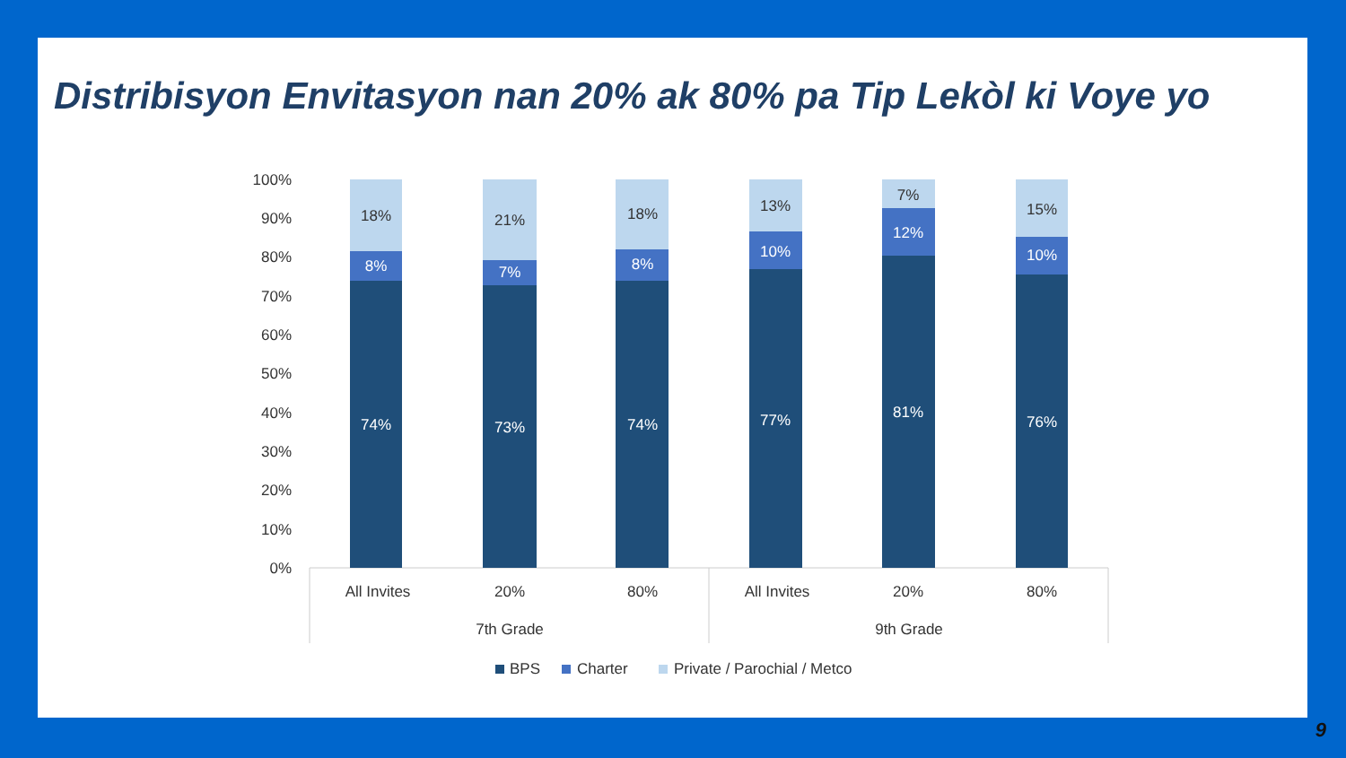Distribisyon Envitasyon nan 20% ak 80% pa Tip Lekòl ki Voye yo
100%
90%
80%
70%
60%
50%
40%
30%
20%
10%
0%
74%
8%
73%
7%
74%
8%
77%
10%
81%
12%
76%
10%
18%
21%
18%
13%
7%
15%
All Invites
20%
80%
All Invites
20%
80%
7th Grade
9th Grade
BPS
Charter
Private / Parochial / Metco
9